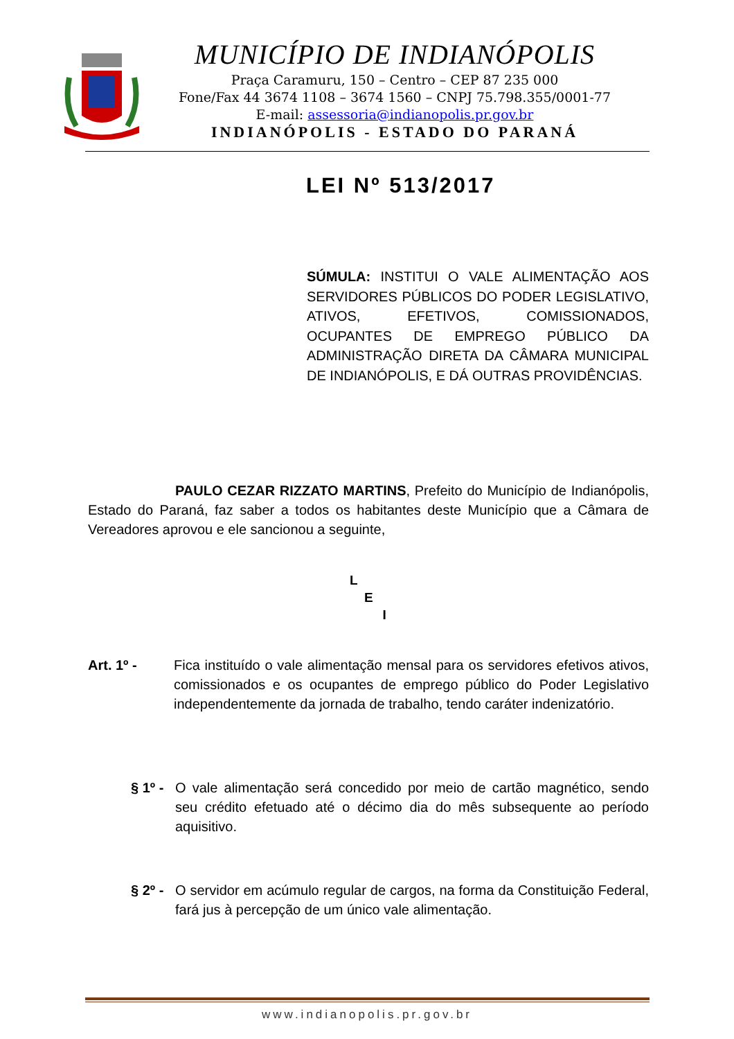MUNICÍPIO DE INDIANÓPOLIS
Praça Caramuru, 150 – Centro – CEP 87 235 000
Fone/Fax 44 3674 1108 – 3674 1560 – CNPJ 75.798.355/0001-77
E-mail: assessoria@indianopolis.pr.gov.br
INDIANÓPOLIS - ESTADO DO PARANÁ
LEI Nº 513/2017
SÚMULA: INSTITUI O VALE ALIMENTAÇÃO AOS SERVIDORES PÚBLICOS DO PODER LEGISLATIVO, ATIVOS, EFETIVOS, COMISSIONADOS, OCUPANTES DE EMPREGO PÚBLICO DA ADMINISTRAÇÃO DIRETA DA CÂMARA MUNICIPAL DE INDIANÓPOLIS, E DÁ OUTRAS PROVIDÊNCIAS.
PAULO CEZAR RIZZATO MARTINS, Prefeito do Município de Indianópolis, Estado do Paraná, faz saber a todos os habitantes deste Município que a Câmara de Vereadores aprovou e ele sancionou a seguinte,
L
E
I
Art. 1º - Fica instituído o vale alimentação mensal para os servidores efetivos ativos, comissionados e os ocupantes de emprego público do Poder Legislativo independentemente da jornada de trabalho, tendo caráter indenizatório.
§ 1º - O vale alimentação será concedido por meio de cartão magnético, sendo seu crédito efetuado até o décimo dia do mês subsequente ao período aquisitivo.
§ 2º - O servidor em acúmulo regular de cargos, na forma da Constituição Federal, fará jus à percepção de um único vale alimentação.
www.indianopolis.pr.gov.br